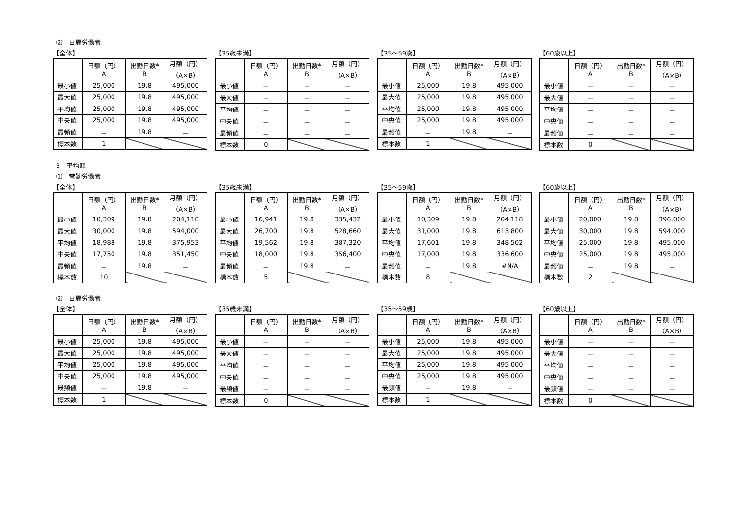⑵　日雇労働者
【全体】
| | 日額（円） A | 出勤日数* B | 月額（円） （A×B） |
| --- | --- | --- | --- |
| 最小値 | 25,000 | 19.8 | 495,000 |
| 最大値 | 25,000 | 19.8 | 495,000 |
| 平均値 | 25,000 | 19.8 | 495,000 |
| 中央値 | 25,000 | 19.8 | 495,000 |
| 最頻値 | － | 19.8 | － |
| 標本数 | 1 | | |
【35歳未満】
| | 日額（円） A | 出勤日数* B | 月額（円） （A×B） |
| --- | --- | --- | --- |
| 最小値 | － | － | － |
| 最大値 | － | － | － |
| 平均値 | － | － | － |
| 中央値 | － | － | － |
| 最頻値 | － | － | － |
| 標本数 | 0 | | |
【35～59歳】
| | 日額（円） A | 出勤日数* B | 月額（円） （A×B） |
| --- | --- | --- | --- |
| 最小値 | 25,000 | 19.8 | 495,000 |
| 最大値 | 25,000 | 19.8 | 495,000 |
| 平均値 | 25,000 | 19.8 | 495,000 |
| 中央値 | 25,000 | 19.8 | 495,000 |
| 最頻値 | － | 19.8 | － |
| 標本数 | 1 | | |
【60歳以上】
| | 日額（円） A | 出勤日数* B | 月額（円） （A×B） |
| --- | --- | --- | --- |
| 最小値 | － | － | － |
| 最大値 | － | － | － |
| 平均値 | － | － | － |
| 中央値 | － | － | － |
| 最頻値 | － | － | － |
| 標本数 | 0 | | |
3　平均額
⑴　常勤労働者
【全体】
| | 日額（円） A | 出勤日数* B | 月額（円） （A×B） |
| --- | --- | --- | --- |
| 最小値 | 10,309 | 19.8 | 204,118 |
| 最大値 | 30,000 | 19.8 | 594,000 |
| 平均値 | 18,988 | 19.8 | 375,953 |
| 中央値 | 17,750 | 19.8 | 351,450 |
| 最頻値 | － | 19.8 | － |
| 標本数 | 10 | | |
【35歳未満】
| | 日額（円） A | 出勤日数* B | 月額（円） （A×B） |
| --- | --- | --- | --- |
| 最小値 | 16,941 | 19.8 | 335,432 |
| 最大値 | 26,700 | 19.8 | 528,660 |
| 平均値 | 19,562 | 19.8 | 387,320 |
| 中央値 | 18,000 | 19.8 | 356,400 |
| 最頻値 | － | 19.8 | － |
| 標本数 | 5 | | |
【35～59歳】
| | 日額（円） A | 出勤日数* B | 月額（円） （A×B） |
| --- | --- | --- | --- |
| 最小値 | 10,309 | 19.8 | 204,118 |
| 最大値 | 31,000 | 19.8 | 613,800 |
| 平均値 | 17,601 | 19.8 | 348,502 |
| 中央値 | 17,000 | 19.8 | 336,600 |
| 最頻値 | － | 19.8 | #N/A |
| 標本数 | 8 | | |
【60歳以上】
| | 日額（円） A | 出勤日数* B | 月額（円） （A×B） |
| --- | --- | --- | --- |
| 最小値 | 20,000 | 19.8 | 396,000 |
| 最大値 | 30,000 | 19.8 | 594,000 |
| 平均値 | 25,000 | 19.8 | 495,000 |
| 中央値 | 25,000 | 19.8 | 495,000 |
| 最頻値 | － | 19.8 | － |
| 標本数 | 2 | | |
⑵　日雇労働者
【全体】
| | 日額（円） A | 出勤日数* B | 月額（円） （A×B） |
| --- | --- | --- | --- |
| 最小値 | 25,000 | 19.8 | 495,000 |
| 最大値 | 25,000 | 19.8 | 495,000 |
| 平均値 | 25,000 | 19.8 | 495,000 |
| 中央値 | 25,000 | 19.8 | 495,000 |
| 最頻値 | － | 19.8 | － |
| 標本数 | 1 | | |
【35歳未満】
| | 日額（円） A | 出勤日数* B | 月額（円） （A×B） |
| --- | --- | --- | --- |
| 最小値 | － | － | － |
| 最大値 | － | － | － |
| 平均値 | － | － | － |
| 中央値 | － | － | － |
| 最頻値 | － | － | － |
| 標本数 | 0 | | |
【35～59歳】
| | 日額（円） A | 出勤日数* B | 月額（円） （A×B） |
| --- | --- | --- | --- |
| 最小値 | 25,000 | 19.8 | 495,000 |
| 最大値 | 25,000 | 19.8 | 495,000 |
| 平均値 | 25,000 | 19.8 | 495,000 |
| 中央値 | 25,000 | 19.8 | 495,000 |
| 最頻値 | － | 19.8 | － |
| 標本数 | 1 | | |
【60歳以上】
| | 日額（円） A | 出勤日数* B | 月額（円） （A×B） |
| --- | --- | --- | --- |
| 最小値 | － | － | － |
| 最大値 | － | － | － |
| 平均値 | － | － | － |
| 中央値 | － | － | － |
| 最頻値 | － | － | － |
| 標本数 | 0 | | |